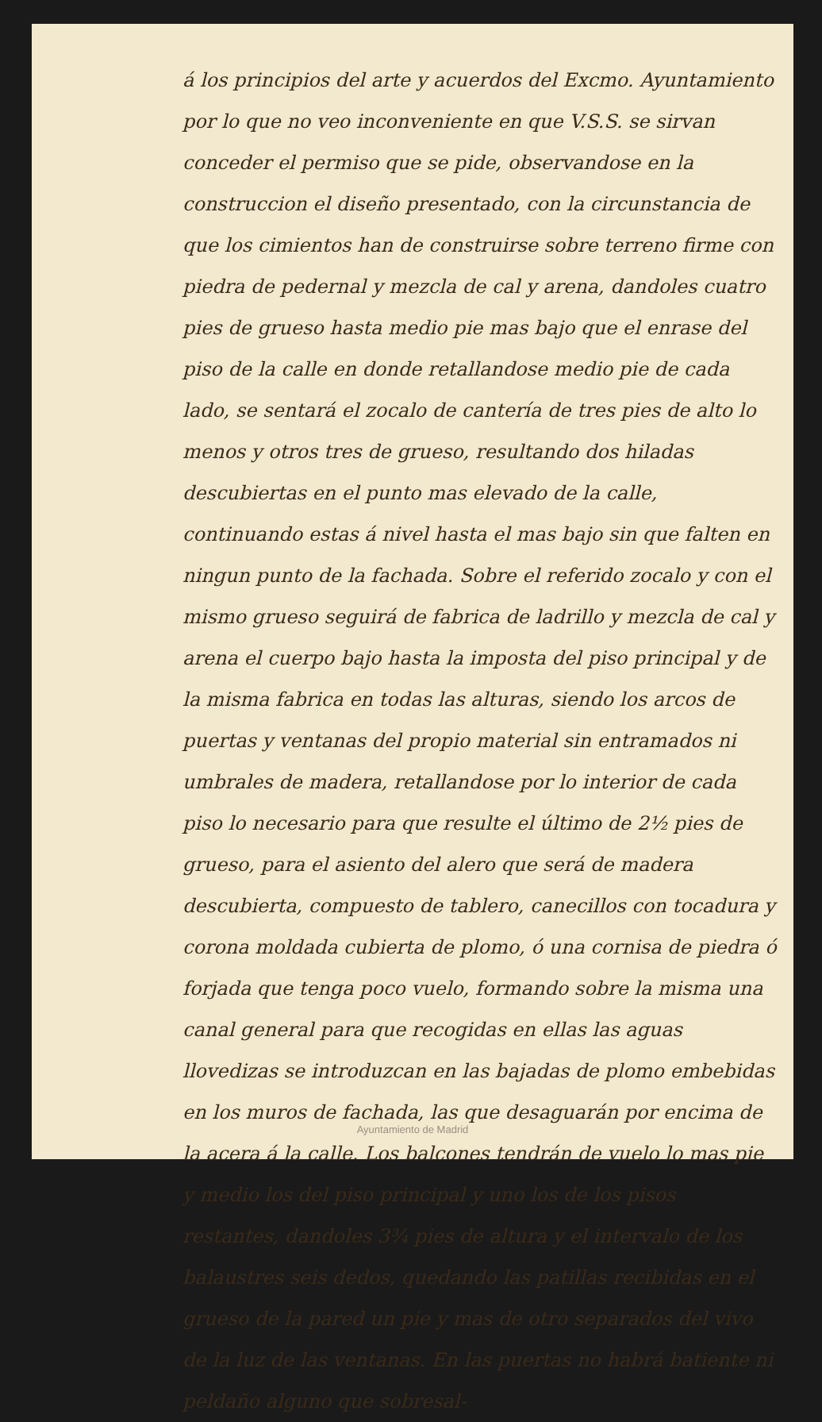á los principios del arte y acuerdos del Excmo. Ayuntamiento por lo que no veo inconveniente en que V.S.S. se sirvan conceder el permiso que se pide, observandose en la construccion el diseño presentado, con la circunstancia de que los cimientos han de construirse sobre terreno firme con piedra de pedernal y mezcla de cal y arena, dandoles cuatro pies de grueso hasta medio pie mas bajo que el enrase del piso de la calle en donde retallandose medio pie de cada lado, se sentará el zocalo de cantería de tres pies de alto lo menos y otros tres de grueso, resultando dos hiladas descubiertas en el punto mas elevado de la calle, continuando estas á nivel hasta el mas bajo sin que falten en ningun punto de la fachada. Sobre el referido zocalo y con el mismo grueso seguirá de fabrica de ladrillo y mezcla de cal y arena el cuerpo bajo hasta la imposta del piso principal y de la misma fabrica en todas las alturas, siendo los arcos de puertas y ventanas del propio material sin entramados ni umbrales de madera, retallandose por lo interior de cada piso lo necesario para que resulte el último de 2½ pies de grueso, para el asiento del alero que será de madera descubierta, compuesto de tablero, canecillos con tocadura y corona moldada cubierta de plomo, ó una cornisa de piedra ó forjada que tenga poco vuelo, formando sobre la misma una canal general para que recogidas en ellas las aguas llovedizas se introduzcan en las bajadas de plomo embebidas en los muros de fachada, las que desaguarán por encima de la acera á la calle. Los balcones tendrán de vuelo lo mas pie y medio los del piso principal y uno los de los pisos restantes, dandoles 3¾ pies de altura y el intervalo de los balaustres seis dedos, quedando las patillas recibidas en el grueso de la pared un pie y mas de otro separados del vivo de la luz de las ventanas. En las puertas no habrá batiente ni peldaño alguno que sobresal-
Ayuntamiento de Madrid